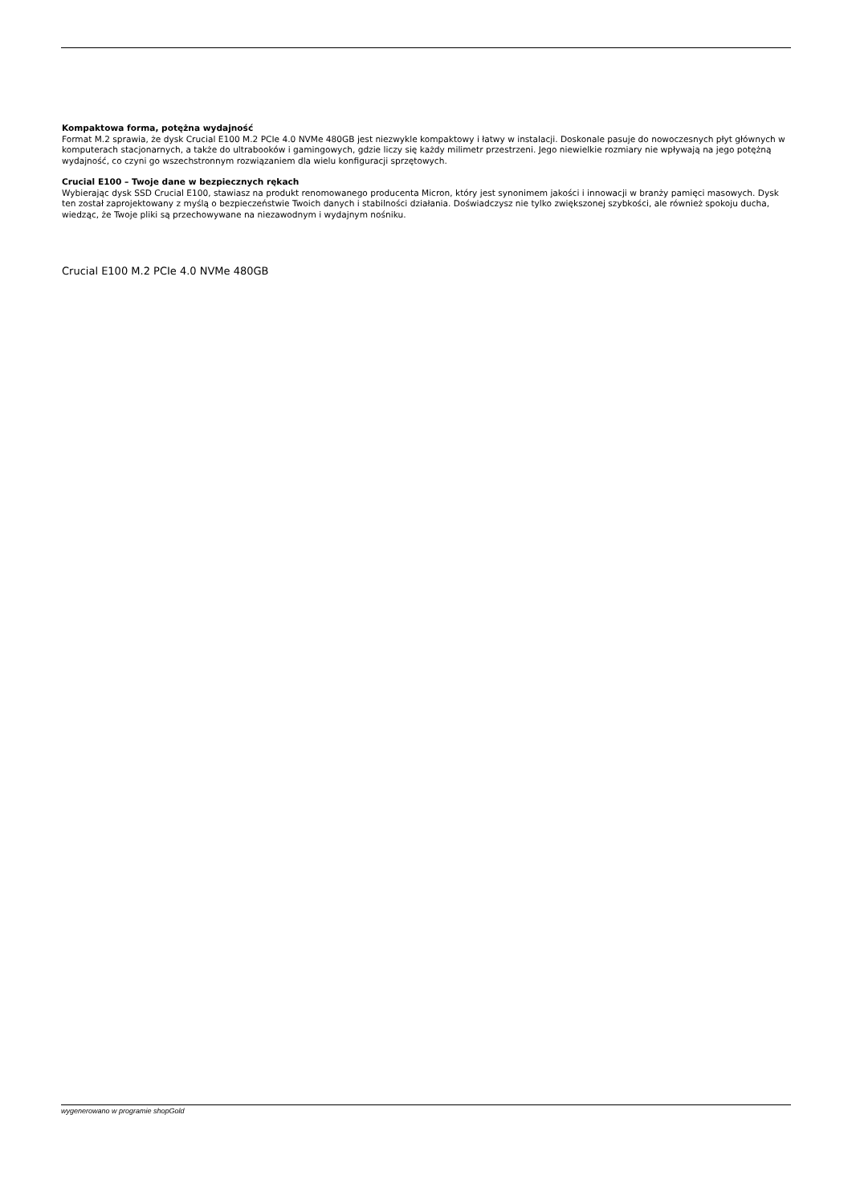Kompaktowa forma, potężna wydajność
Format M.2 sprawia, że dysk Crucial E100 M.2 PCIe 4.0 NVMe 480GB jest niezwykle kompaktowy i łatwy w instalacji. Doskonale pasuje do nowoczesnych płyt głównych w komputerach stacjonarnych, a także do ultrabooków i gamingowych, gdzie liczy się każdy milimetr przestrzeni. Jego niewielkie rozmiary nie wpływają na jego potężną wydajność, co czyni go wszechstronnym rozwiązaniem dla wielu konfiguracji sprzętowych.
Crucial E100 – Twoje dane w bezpiecznych rękach
Wybierając dysk SSD Crucial E100, stawiasz na produkt renomowanego producenta Micron, który jest synonimem jakości i innowacji w branży pamięci masowych. Dysk ten został zaprojektowany z myślą o bezpieczeństwie Twoich danych i stabilności działania. Doświadczysz nie tylko zwiększonej szybkości, ale również spokoju ducha, wiedząc, że Twoje pliki są przechowywane na niezawodnym i wydajnym nośniku.
Crucial E100 M.2 PCIe 4.0 NVMe 480GB
wygenerowano w programie shopGold